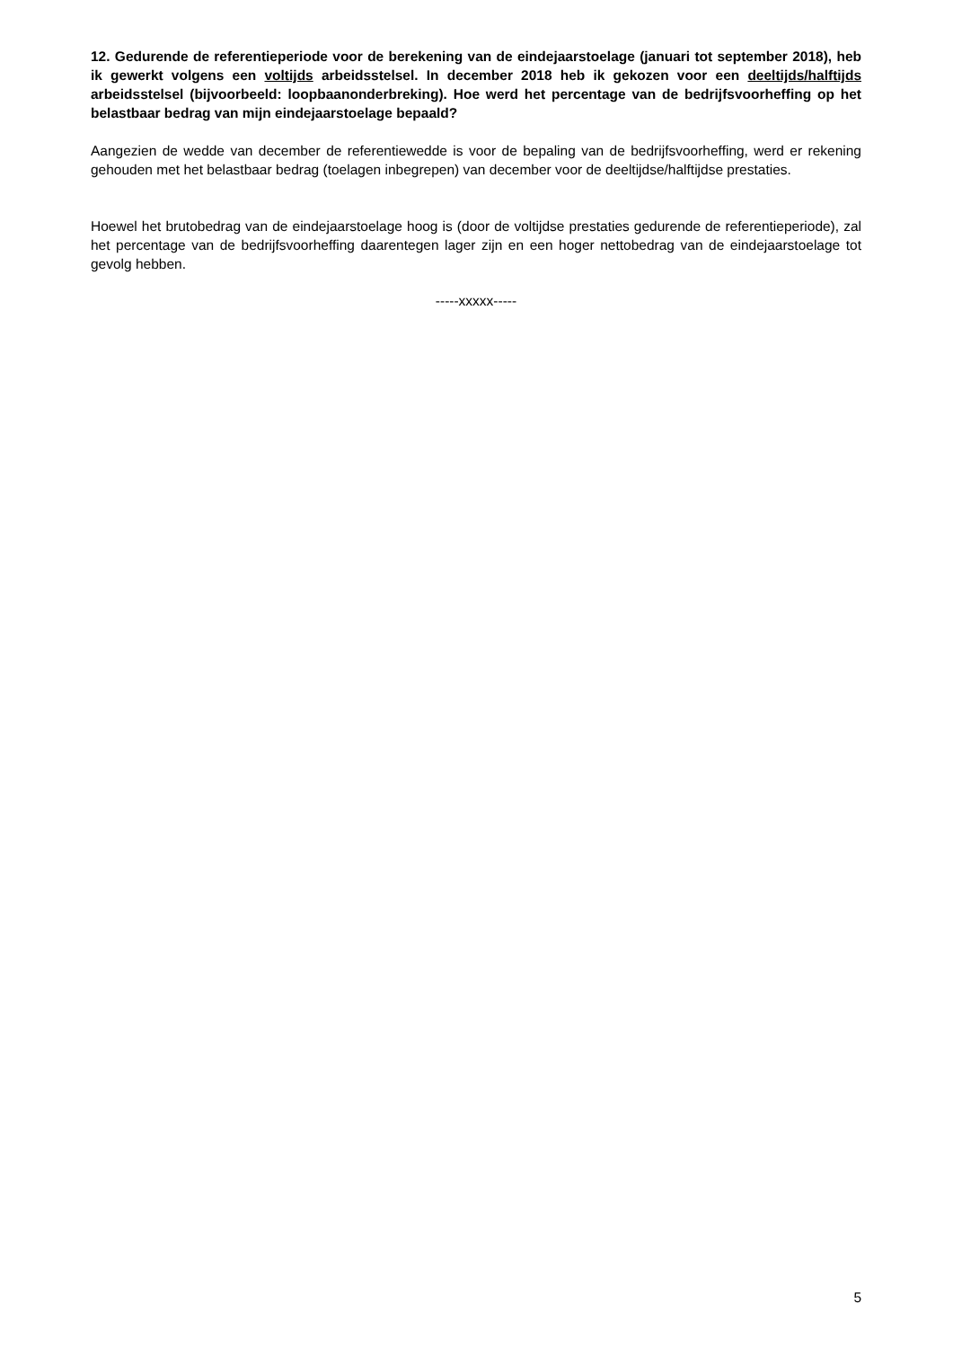12. Gedurende de referentieperiode voor de berekening van de eindejaarstoelage (januari tot september 2018), heb ik gewerkt volgens een voltijds arbeidsstelsel. In december 2018 heb ik gekozen voor een deeltijds/halftijds arbeidsstelsel (bijvoorbeeld: loopbaanonderbreking). Hoe werd het percentage van de bedrijfsvoorheffing op het belastbaar bedrag van mijn eindejaarstoelage bepaald?
Aangezien de wedde van december de referentiewedde is voor de bepaling van de bedrijfsvoorheffing, werd er rekening gehouden met het belastbaar bedrag (toelagen inbegrepen) van december voor de deeltijdse/halftijdse prestaties.
Hoewel het brutobedrag van de eindejaarstoelage hoog is (door de voltijdse prestaties gedurende de referentieperiode), zal het percentage van de bedrijfsvoorheffing daarentegen lager zijn en een hoger nettobedrag van de eindejaarstoelage tot gevolg hebben.
-----xxxxx-----
5